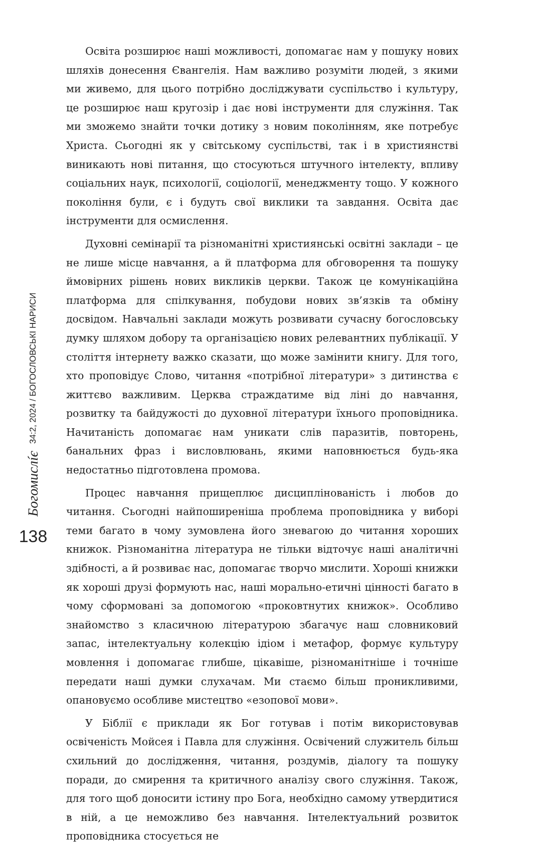Богомислíє 34:2, 2024 / БОГОСЛОВСЬКІ НАРИСИ
138
Освіта розширює наші можливості, допомагає нам у пошуку нових шляхів донесення Євангелія. Нам важливо розуміти людей, з якими ми живемо, для цього потрібно досліджувати суспільство і культуру, це розширює наш кругозір і дає нові інструменти для служіння. Так ми зможемо знайти точки дотику з новим поколінням, яке потребує Христа. Сьогодні як у світському суспільстві, так і в християнстві виникають нові питання, що стосуються штучного інтелекту, впливу соціальних наук, психології, соціології, менеджменту тощо. У кожного покоління були, є і будуть свої виклики та завдання. Освіта дає інструменти для осмислення.
Духовні семінарії та різноманітні християнські освітні заклади – це не лише місце навчання, а й платформа для обговорення та пошуку ймовірних рішень нових викликів церкви. Також це комунікаційна платформа для спілкування, побудови нових зв’язків та обміну досвідом. Навчальні заклади можуть розвивати сучасну богословську думку шляхом добору та організацією нових релевантних публікації. У століття інтернету важко сказати, що може замінити книгу. Для того, хто проповідує Слово, читання «потрібної літератури» з дитинства є життєво важливим. Церква страждатиме від ліні до навчання, розвитку та байдужості до духовної літератури їхнього проповідника. Начитаність допомагає нам уникати слів паразитів, повторень, банальних фраз і висловлювань, якими наповнюється будь-яка недостатньо підготовлена промова.
Процес навчання прищеплює дисциплінованість і любов до читання. Сьогодні найпоширеніша проблема проповідника у виборі теми багато в чому зумовлена його зневагою до читання хороших книжок. Різноманітна література не тільки відточує наші аналітичні здібності, а й розвиває нас, допомагає творчо мислити. Хороші книжки як хороші друзі формують нас, наші морально-етичні цінності багато в чому сформовані за допомогою «проковтнутих книжок». Особливо знайомство з класичною літературою збагачує наш словниковий запас, інтелектуальну колекцію ідіом і метафор, формує культуру мовлення і допомагає глибше, цікавіше, різноманітніше і точніше передати наші думки слухачам. Ми стаємо більш проникливими, опановуємо особливе мистецтво «езопової мови».
У Біблії є приклади як Бог готував і потім використовував освіченість Мойсея і Павла для служіння. Освічений служитель більш схильний до дослідження, читання, роздумів, діалогу та пошуку поради, до смирення та критичного аналізу свого служіння. Також, для того щоб доносити істину про Бога, необхідно самому утвердитися в ній, а це неможливо без навчання. Інтелектуальний розвиток проповідника стосується не